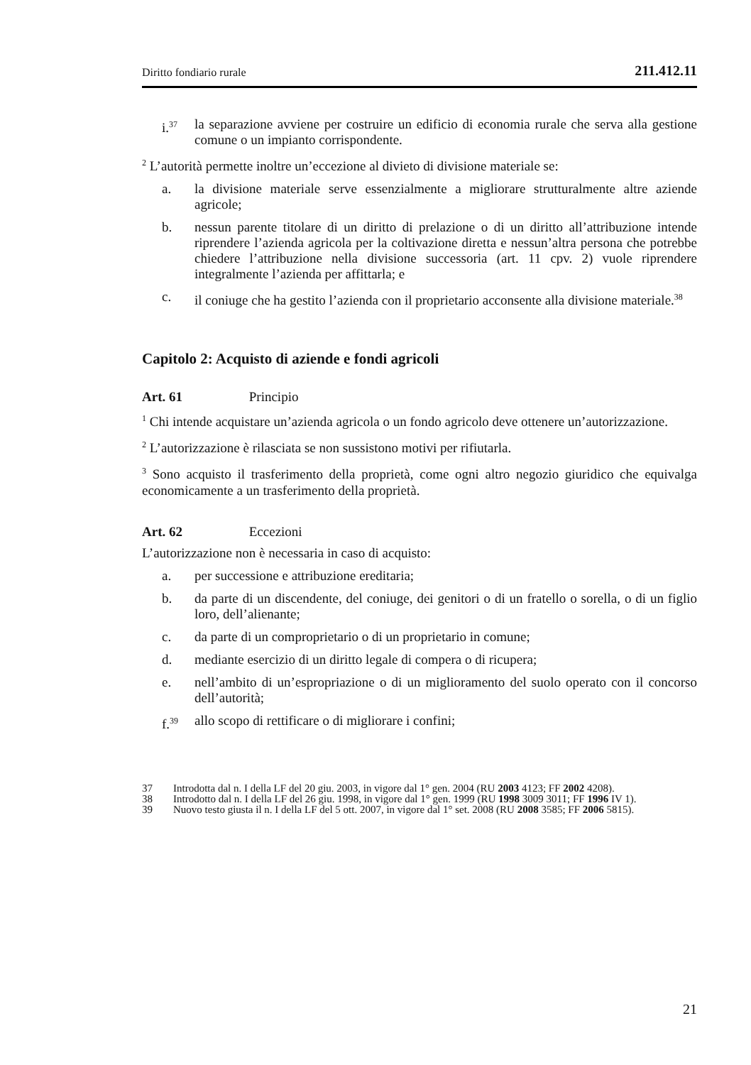Diritto fondiario rurale 211.412.11
i.<sup>37</sup> la separazione avviene per costruire un edificio di economia rurale che serva alla gestione comune o un impianto corrispondente.
<sup>2</sup> L’autorità permette inoltre un’eccezione al divieto di divisione materiale se:
a. la divisione materiale serve essenzialmente a migliorare strutturalmente altre aziende agricole;
b. nessun parente titolare di un diritto di prelazione o di un diritto all’attribuzione intende riprendere l’azienda agricola per la coltivazione diretta e nessun’altra persona che potrebbe chiedere l’attribuzione nella divisione successoria (art. 11 cpv. 2) vuole riprendere integralmente l’azienda per affittarla; e
c. il coniuge che ha gestito l’azienda con il proprietario acconsente alla divisione materiale.<sup>38</sup>
Capitolo 2: Acquisto di aziende e fondi agricoli
Art. 61 Principio
<sup>1</sup> Chi intende acquistare un’azienda agricola o un fondo agricolo deve ottenere un’autorizzazione.
<sup>2</sup> L’autorizzazione è rilasciata se non sussistono motivi per rifiutarla.
<sup>3</sup> Sono acquisto il trasferimento della proprietà, come ogni altro negozio giuridico che equivalga economicamente a un trasferimento della proprietà.
Art. 62 Eccezioni
L’autorizzazione non è necessaria in caso di acquisto:
a. per successione e attribuzione ereditaria;
b. da parte di un discendente, del coniuge, dei genitori o di un fratello o sorella, o di un figlio loro, dell’alienante;
c. da parte di un comproprietario o di un proprietario in comune;
d. mediante esercizio di un diritto legale di compera o di ricupera;
e. nell’ambito di un’espropriazione o di un miglioramento del suolo operato con il concorso dell’autorità;
f.<sup>39</sup> allo scopo di rettificare o di migliorare i confini;
37 Introdotta dal n. I della LF del 20 giu. 2003, in vigore dal 1° gen. 2004 (RU 2003 4123; FF 2002 4208).
38 Introdotto dal n. I della LF del 26 giu. 1998, in vigore dal 1° gen. 1999 (RU 1998 3009 3011; FF 1996 IV 1).
39 Nuovo testo giusta il n. I della LF del 5 ott. 2007, in vigore dal 1° set. 2008 (RU 2008 3585; FF 2006 5815).
21